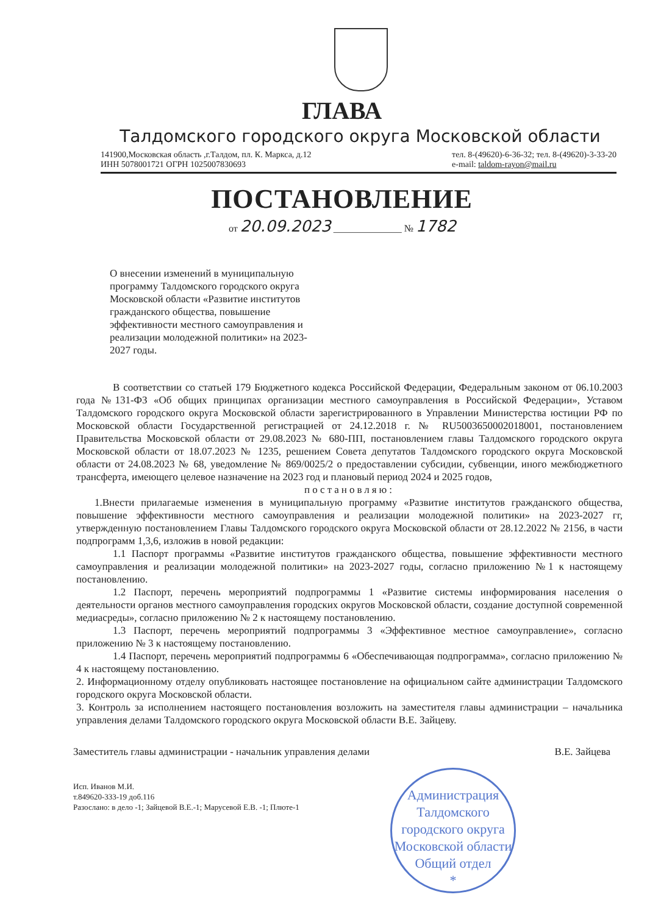ГЛАВА
Талдомского городского округа Московской области
141900,Московская область ,г.Талдом, пл. К. Маркса, д.12
ИНН 5078001721 ОГРН 1025007830693
тел. 8-(49620)-6-36-32; тел. 8-(49620)-3-33-20
e-mail: taldom-rayon@mail.ru
ПОСТАНОВЛЕНИЕ
от 20.09.2023 ______________ № 1782
О внесении изменений в муниципальную программу Талдомского городского округа Московской области «Развитие институтов гражданского общества, повышение эффективности местного самоуправления и реализации молодежной политики» на 2023-2027 годы.
В соответствии со статьей 179 Бюджетного кодекса Российской Федерации, Федеральным законом от 06.10.2003 года №131-ФЗ «Об общих принципах организации местного самоуправления в Российской Федерации», Уставом Талдомского городского округа Московской области зарегистрированного в Управлении Министерства юстиции РФ по Московской области Государственной регистрацией от 24.12.2018 г. № RU5003650002018001, постановлением Правительства Московской области от 29.08.2023 № 680-ПП, постановлением главы Талдомского городского округа Московской области от 18.07.2023 № 1235, решением Совета депутатов Талдомского городского округа Московской области от 24.08.2023 № 68, уведомление № 869/0025/2 о предоставлении субсидии, субвенции, иного межбюджетного трансферта, имеющего целевое назначение на 2023 год и плановый период 2024 и 2025 годов,
постановляю:
1.Внести прилагаемые изменения в муниципальную программу «Развитие институтов гражданского общества, повышение эффективности местного самоуправления и реализации молодежной политики» на 2023-2027 гг, утвержденную постановлением Главы Талдомского городского округа Московской области от 28.12.2022 № 2156, в части подпрограмм 1,3,6, изложив в новой редакции:
1.1 Паспорт программы «Развитие институтов гражданского общества, повышение эффективности местного самоуправления и реализации молодежной политики» на 2023-2027 годы, согласно приложению №1 к настоящему постановлению.
1.2 Паспорт, перечень мероприятий подпрограммы 1 «Развитие системы информирования населения о деятельности органов местного самоуправления городских округов Московской области, создание доступной современной медиасреды», согласно приложению № 2 к настоящему постановлению.
1.3 Паспорт, перечень мероприятий подпрограммы 3 «Эффективное местное самоуправление», согласно приложению № 3 к настоящему постановлению.
1.4 Паспорт, перечень мероприятий подпрограммы 6 «Обеспечивающая подпрограмма», согласно приложению № 4 к настоящему постановлению.
2. Информационному отделу опубликовать настоящее постановление на официальном сайте администрации Талдомского городского округа Московской области.
3. Контроль за исполнением настоящего постановления возложить на заместителя главы администрации – начальника управления делами Талдомского городского округа Московской области В.Е. Зайцеву.
Заместитель главы администрации - начальник управления делами В.Е. Зайцева
Исп. Иванов М.И.
т.849620-333-19 доб.116
Разослано: в дело -1; Зайцевой В.Е.-1; Марусевой Е.В. -1; Плюте-1
Администрация Талдомского городского округа Московской области
Общий отдел
*